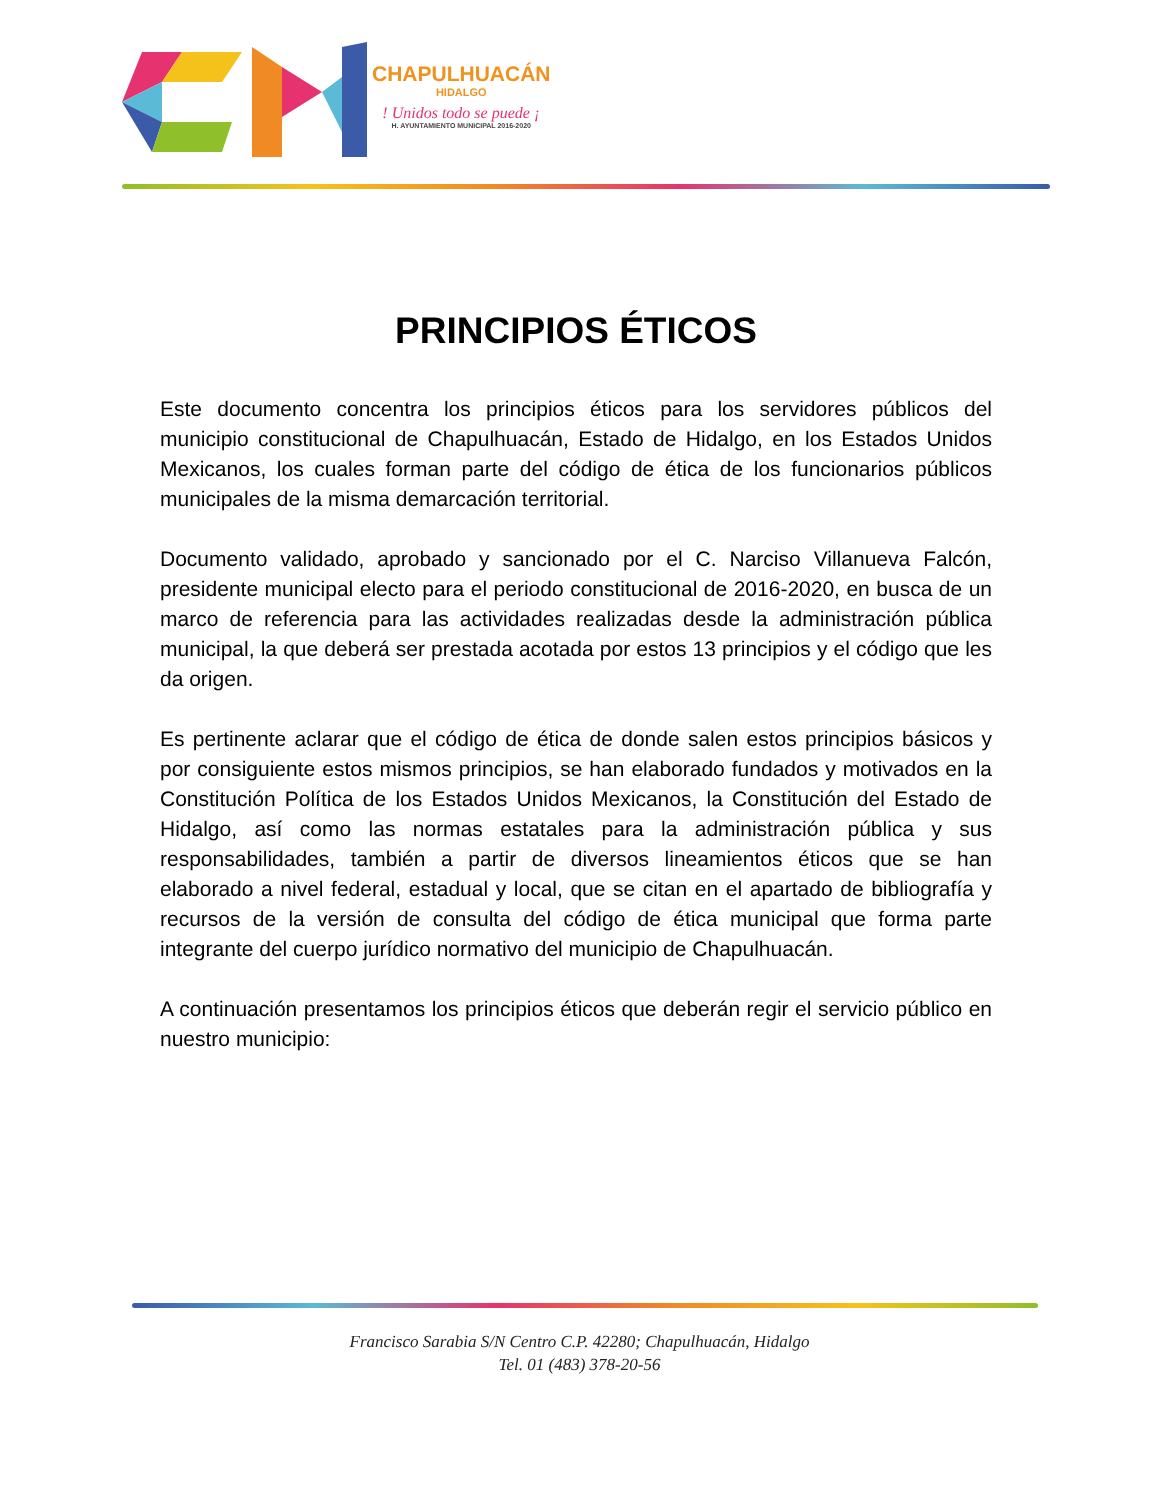CHAPULHUACÁN
HIDALGO
! Unidos todo se puede ¡
H. AYUNTAMIENTO MUNICIPAL 2016-2020
PRINCIPIOS ÉTICOS
Este documento concentra los principios éticos para los servidores públicos del municipio constitucional de Chapulhuacán, Estado de Hidalgo, en los Estados Unidos Mexicanos, los cuales forman parte del código de ética de los funcionarios públicos municipales de la misma demarcación territorial.
Documento validado, aprobado y sancionado por el C. Narciso Villanueva Falcón, presidente municipal electo para el periodo constitucional de 2016-2020, en busca de un marco de referencia para las actividades realizadas desde la administración pública municipal, la que deberá ser prestada acotada por estos 13 principios y el código que les da origen.
Es pertinente aclarar que el código de ética de donde salen estos principios básicos y por consiguiente estos mismos principios, se han elaborado fundados y motivados en la Constitución Política de los Estados Unidos Mexicanos, la Constitución del Estado de Hidalgo, así como las normas estatales para la administración pública y sus responsabilidades, también a partir de diversos lineamientos éticos que se han elaborado a nivel federal, estadual y local, que se citan en el apartado de bibliografía y recursos de la versión de consulta del código de ética municipal que forma parte integrante del cuerpo jurídico normativo del municipio de Chapulhuacán.
A continuación presentamos los principios éticos que deberán regir el servicio público en nuestro municipio:
Francisco Sarabia S/N Centro C.P. 42280; Chapulhuacán, Hidalgo
Tel. 01 (483) 378-20-56